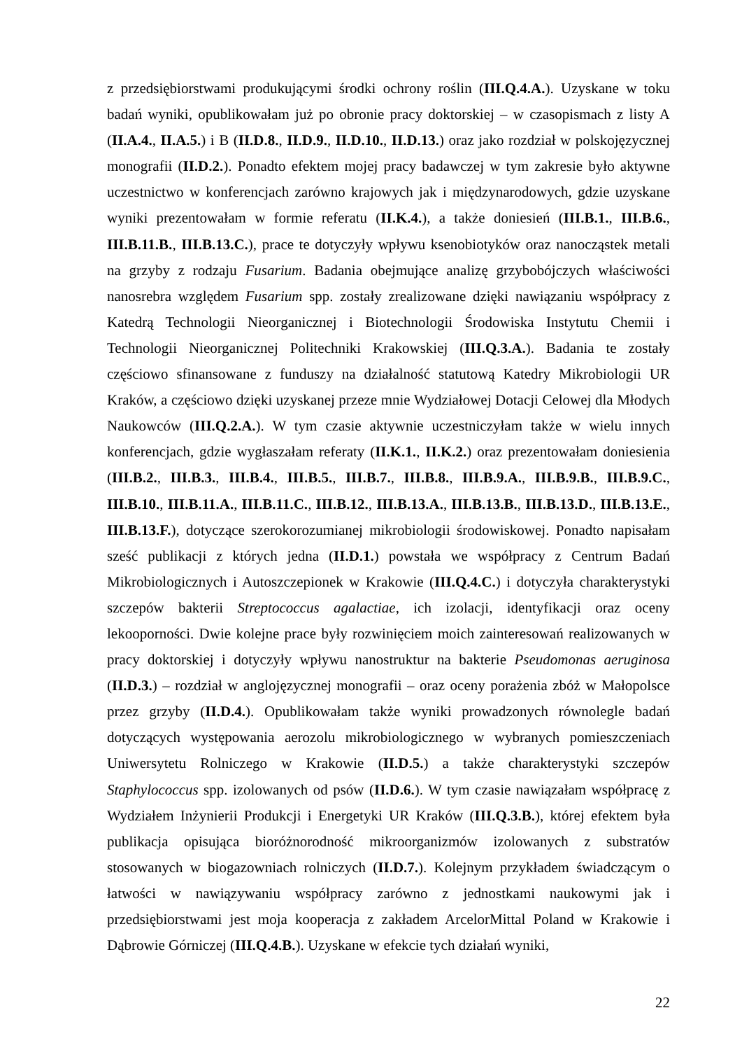z przedsiębiorstwami produkującymi środki ochrony roślin (III.Q.4.A.). Uzyskane w toku badań wyniki, opublikowałam już po obronie pracy doktorskiej – w czasopismach z listy A (II.A.4., II.A.5.) i B (II.D.8., II.D.9., II.D.10., II.D.13.) oraz jako rozdział w polskojęzycznej monografii (II.D.2.). Ponadto efektem mojej pracy badawczej w tym zakresie było aktywne uczestnictwo w konferencjach zarówno krajowych jak i międzynarodowych, gdzie uzyskane wyniki prezentowałam w formie referatu (II.K.4.), a także doniesień (III.B.1., III.B.6., III.B.11.B., III.B.13.C.), prace te dotyczyły wpływu ksenobiotyków oraz nanocząstek metali na grzyby z rodzaju Fusarium. Badania obejmujące analizę grzybobójczych właściwości nanosrebra względem Fusarium spp. zostały zrealizowane dzięki nawiązaniu współpracy z Katedrą Technologii Nieorganicznej i Biotechnologii Środowiska Instytutu Chemii i Technologii Nieorganicznej Politechniki Krakowskiej (III.Q.3.A.). Badania te zostały częściowo sfinansowane z funduszy na działalność statutową Katedry Mikrobiologii UR Kraków, a częściowo dzięki uzyskanej przeze mnie Wydziałowej Dotacji Celowej dla Młodych Naukowców (III.Q.2.A.). W tym czasie aktywnie uczestniczyłam także w wielu innych konferencjach, gdzie wygłaszałam referaty (II.K.1., II.K.2.) oraz prezentowałam doniesienia (III.B.2., III.B.3., III.B.4., III.B.5., III.B.7., III.B.8., III.B.9.A., III.B.9.B., III.B.9.C., III.B.10., III.B.11.A., III.B.11.C., III.B.12., III.B.13.A., III.B.13.B., III.B.13.D., III.B.13.E., III.B.13.F.), dotyczące szerokorozumianej mikrobiologii środowiskowej. Ponadto napisałam sześć publikacji z których jedna (II.D.1.) powstała we współpracy z Centrum Badań Mikrobiologicznych i Autoszczepionek w Krakowie (III.Q.4.C.) i dotyczyła charakterystyki szczepów bakterii Streptococcus agalactiae, ich izolacji, identyfikacji oraz oceny lekooporności. Dwie kolejne prace były rozwinięciem moich zainteresowań realizowanych w pracy doktorskiej i dotyczyły wpływu nanostruktur na bakterie Pseudomonas aeruginosa (II.D.3.) – rozdział w anglojęzycznej monografii – oraz oceny porażenia zbóż w Małopolsce przez grzyby (II.D.4.). Opublikowałam także wyniki prowadzonych równolegle badań dotyczących występowania aerozolu mikrobiologicznego w wybranych pomieszczeniach Uniwersytetu Rolniczego w Krakowie (II.D.5.) a także charakterystyki szczepów Staphylococcus spp. izolowanych od psów (II.D.6.). W tym czasie nawiązałam współpracę z Wydziałem Inżynierii Produkcji i Energetyki UR Kraków (III.Q.3.B.), której efektem była publikacja opisująca bioróżnorodność mikroorganizmów izolowanych z substratów stosowanych w biogazowniach rolniczych (II.D.7.). Kolejnym przykładem świadczącym o łatwości w nawiązywaniu współpracy zarówno z jednostkami naukowymi jak i przedsiębiorstwami jest moja kooperacja z zakładem ArcelorMittal Poland w Krakowie i Dąbrowie Górniczej (III.Q.4.B.). Uzyskane w efekcie tych działań wyniki,
22